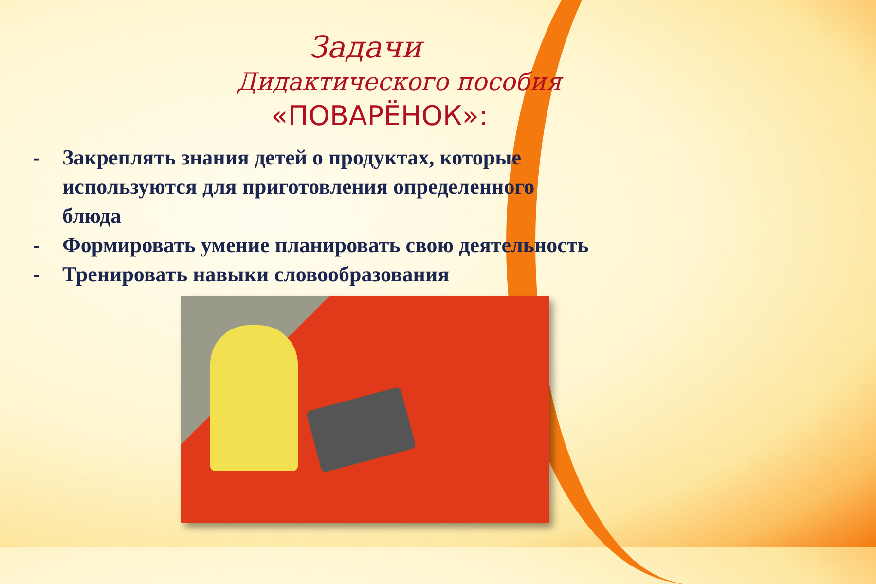Задачи
Дидактического пособия
«ПОВАРЁНОК»:
- Закреплять знания детей о продуктах, которые
используются для приготовления определенного
блюда
- Формировать умение планировать свою деятельность
- Тренировать навыки словообразования